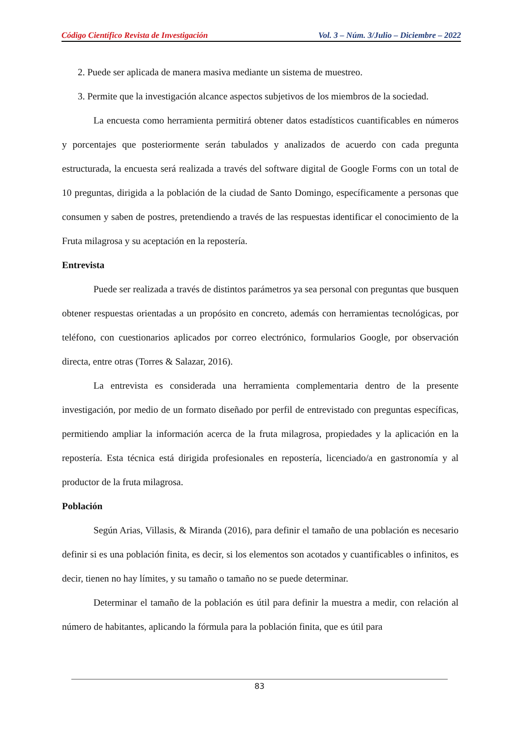Código Científico Revista de Investigación Vol. 3 – Núm. 3/Julio – Diciembre – 2022
2. Puede ser aplicada de manera masiva mediante un sistema de muestreo.
3. Permite que la investigación alcance aspectos subjetivos de los miembros de la sociedad.
La encuesta como herramienta permitirá obtener datos estadísticos cuantificables en números y porcentajes que posteriormente serán tabulados y analizados de acuerdo con cada pregunta estructurada, la encuesta será realizada a través del software digital de Google Forms con un total de 10 preguntas, dirigida a la población de la ciudad de Santo Domingo, específicamente a personas que consumen y saben de postres, pretendiendo a través de las respuestas identificar el conocimiento de la Fruta milagrosa y su aceptación en la repostería.
Entrevista
Puede ser realizada a través de distintos parámetros ya sea personal con preguntas que busquen obtener respuestas orientadas a un propósito en concreto, además con herramientas tecnológicas, por teléfono, con cuestionarios aplicados por correo electrónico, formularios Google, por observación directa, entre otras (Torres & Salazar, 2016).
La entrevista es considerada una herramienta complementaria dentro de la presente investigación, por medio de un formato diseñado por perfil de entrevistado con preguntas específicas, permitiendo ampliar la información acerca de la fruta milagrosa, propiedades y la aplicación en la repostería. Esta técnica está dirigida profesionales en repostería, licenciado/a en gastronomía y al productor de la fruta milagrosa.
Población
Según Arias, Villasis, & Miranda (2016), para definir el tamaño de una población es necesario definir si es una población finita, es decir, si los elementos son acotados y cuantificables o infinitos, es decir, tienen no hay límites, y su tamaño o tamaño no se puede determinar.
Determinar el tamaño de la población es útil para definir la muestra a medir, con relación al número de habitantes, aplicando la fórmula para la población finita, que es útil para
83